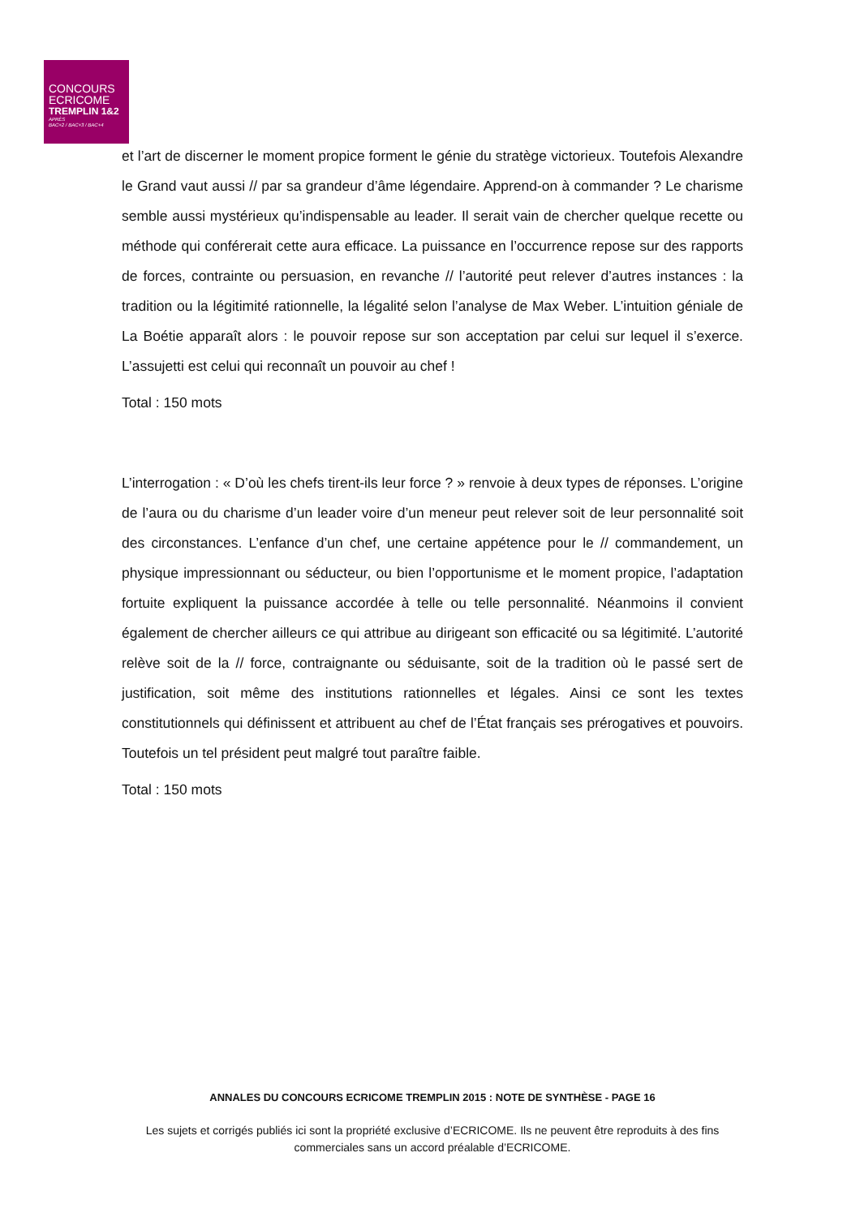CONCOURS
ECRICOME
TREMPLIN 1&2
APRÈS
BAC+2 / BAC+3 / BAC+4
et l’art de discerner le moment propice forment le génie du stratège victorieux. Toutefois Alexandre le Grand vaut aussi // par sa grandeur d’âme légendaire. Apprend-on à commander ? Le charisme semble aussi mystérieux qu’indispensable au leader. Il serait vain de chercher quelque recette ou méthode qui conférerait cette aura efficace. La puissance en l’occurrence repose sur des rapports de forces, contrainte ou persuasion, en revanche // l’autorité peut relever d’autres instances : la tradition ou la légitimité rationnelle, la légalité selon l’analyse de Max Weber. L’intuition géniale de La Boétie apparaît alors : le pouvoir repose sur son acceptation par celui sur lequel il s’exerce. L’assujetti est celui qui reconnaît un pouvoir au chef !
Total : 150 mots
L’interrogation : « D’où les chefs tirent-ils leur force ? » renvoie à deux types de réponses. L’origine de l’aura ou du charisme d’un leader voire d’un meneur peut relever soit de leur personnalité soit des circonstances. L’enfance d’un chef, une certaine appétence pour le // commandement, un physique impressionnant ou séducteur, ou bien l’opportunisme et le moment propice, l’adaptation fortuite expliquent la puissance accordée à telle ou telle personnalité. Néanmoins il convient également de chercher ailleurs ce qui attribue au dirigeant son efficacité ou sa légitimité. L’autorité relève soit de la // force, contraignante ou séduisante, soit de la tradition où le passé sert de justification, soit même des institutions rationnelles et légales. Ainsi ce sont les textes constitutionnels qui définissent et attribuent au chef de l’État français ses prérogatives et pouvoirs. Toutefois un tel président peut malgré tout paraître faible.
Total : 150 mots
ANNALES DU CONCOURS ECRICOME TREMPLIN 2015 : NOTE DE SYNTHÈSE - PAGE 16
Les sujets et corrigés publiés ici sont la propriété exclusive d’ECRICOME. Ils ne peuvent être reproduits à des fins commerciales sans un accord préalable d’ECRICOME.